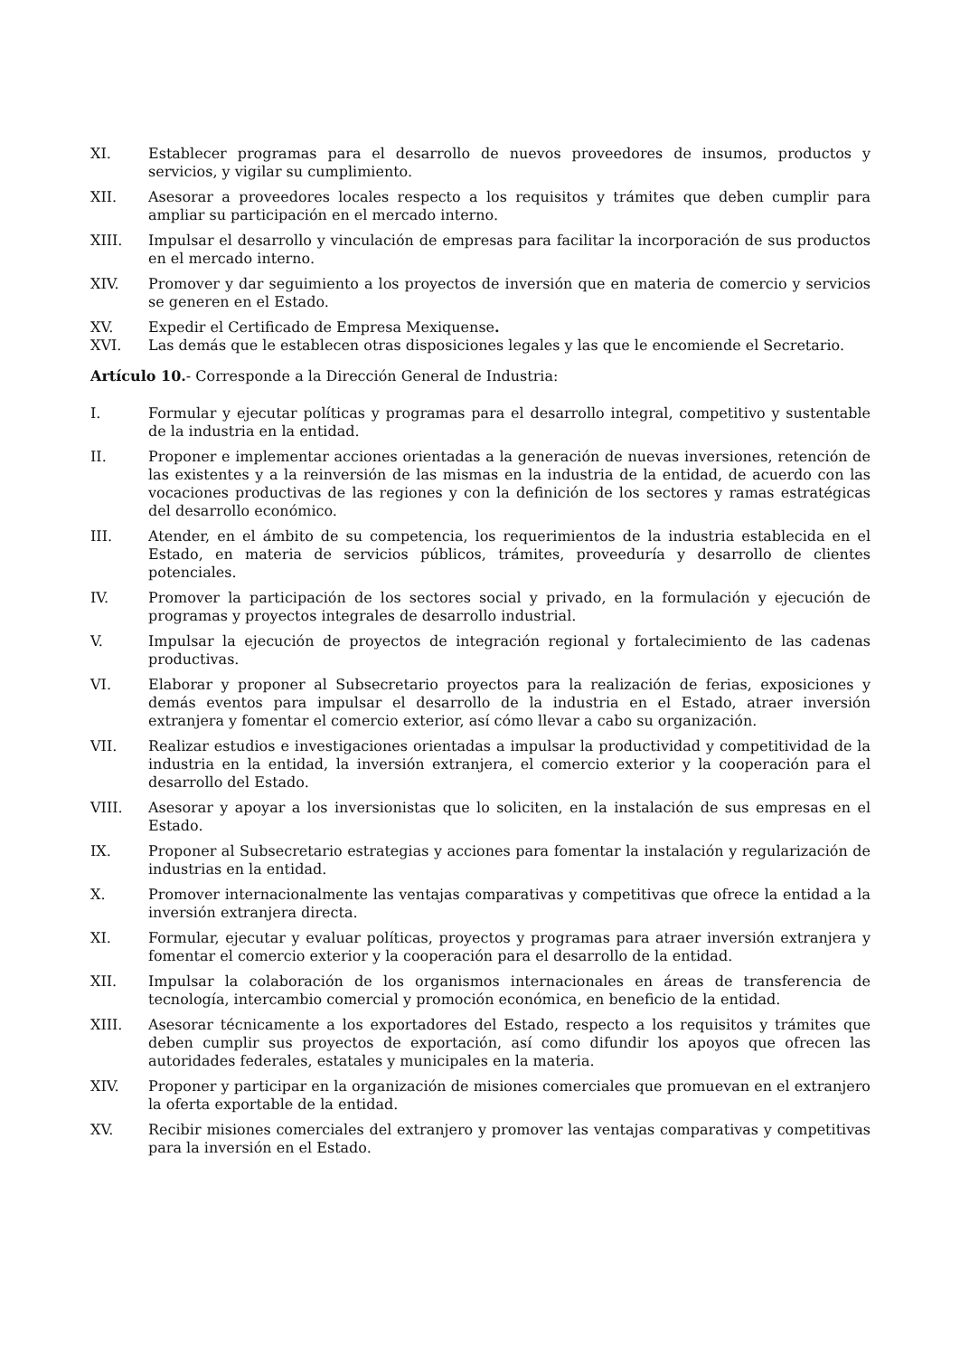XI. Establecer programas para el desarrollo de nuevos proveedores de insumos, productos y servicios, y vigilar su cumplimiento.
XII. Asesorar a proveedores locales respecto a los requisitos y trámites que deben cumplir para ampliar su participación en el mercado interno.
XIII. Impulsar el desarrollo y vinculación de empresas para facilitar la incorporación de sus productos en el mercado interno.
XIV. Promover y dar seguimiento a los proyectos de inversión que en materia de comercio y servicios se generen en el Estado.
XV. Expedir el Certificado de Empresa Mexiquense.
XVI. Las demás que le establecen otras disposiciones legales y las que le encomiende el Secretario.
Artículo 10.- Corresponde a la Dirección General de Industria:
I. Formular y ejecutar políticas y programas para el desarrollo integral, competitivo y sustentable de la industria en la entidad.
II. Proponer e implementar acciones orientadas a la generación de nuevas inversiones, retención de las existentes y a la reinversión de las mismas en la industria de la entidad, de acuerdo con las vocaciones productivas de las regiones y con la definición de los sectores y ramas estratégicas del desarrollo económico.
III. Atender, en el ámbito de su competencia, los requerimientos de la industria establecida en el Estado, en materia de servicios públicos, trámites, proveeduría y desarrollo de clientes potenciales.
IV. Promover la participación de los sectores social y privado, en la formulación y ejecución de programas y proyectos integrales de desarrollo industrial.
V. Impulsar la ejecución de proyectos de integración regional y fortalecimiento de las cadenas productivas.
VI. Elaborar y proponer al Subsecretario proyectos para la realización de ferias, exposiciones y demás eventos para impulsar el desarrollo de la industria en el Estado, atraer inversión extranjera y fomentar el comercio exterior, así cómo llevar a cabo su organización.
VII. Realizar estudios e investigaciones orientadas a impulsar la productividad y competitividad de la industria en la entidad, la inversión extranjera, el comercio exterior y la cooperación para el desarrollo del Estado.
VIII. Asesorar y apoyar a los inversionistas que lo soliciten, en la instalación de sus empresas en el Estado.
IX. Proponer al Subsecretario estrategias y acciones para fomentar la instalación y regularización de industrias en la entidad.
X. Promover internacionalmente las ventajas comparativas y competitivas que ofrece la entidad a la inversión extranjera directa.
XI. Formular, ejecutar y evaluar políticas, proyectos y programas para atraer inversión extranjera y fomentar el comercio exterior y la cooperación para el desarrollo de la entidad.
XII. Impulsar la colaboración de los organismos internacionales en áreas de transferencia de tecnología, intercambio comercial y promoción económica, en beneficio de la entidad.
XIII. Asesorar técnicamente a los exportadores del Estado, respecto a los requisitos y trámites que deben cumplir sus proyectos de exportación, así como difundir los apoyos que ofrecen las autoridades federales, estatales y municipales en la materia.
XIV. Proponer y participar en la organización de misiones comerciales que promuevan en el extranjero la oferta exportable de la entidad.
XV. Recibir misiones comerciales del extranjero y promover las ventajas comparativas y competitivas para la inversión en el Estado.